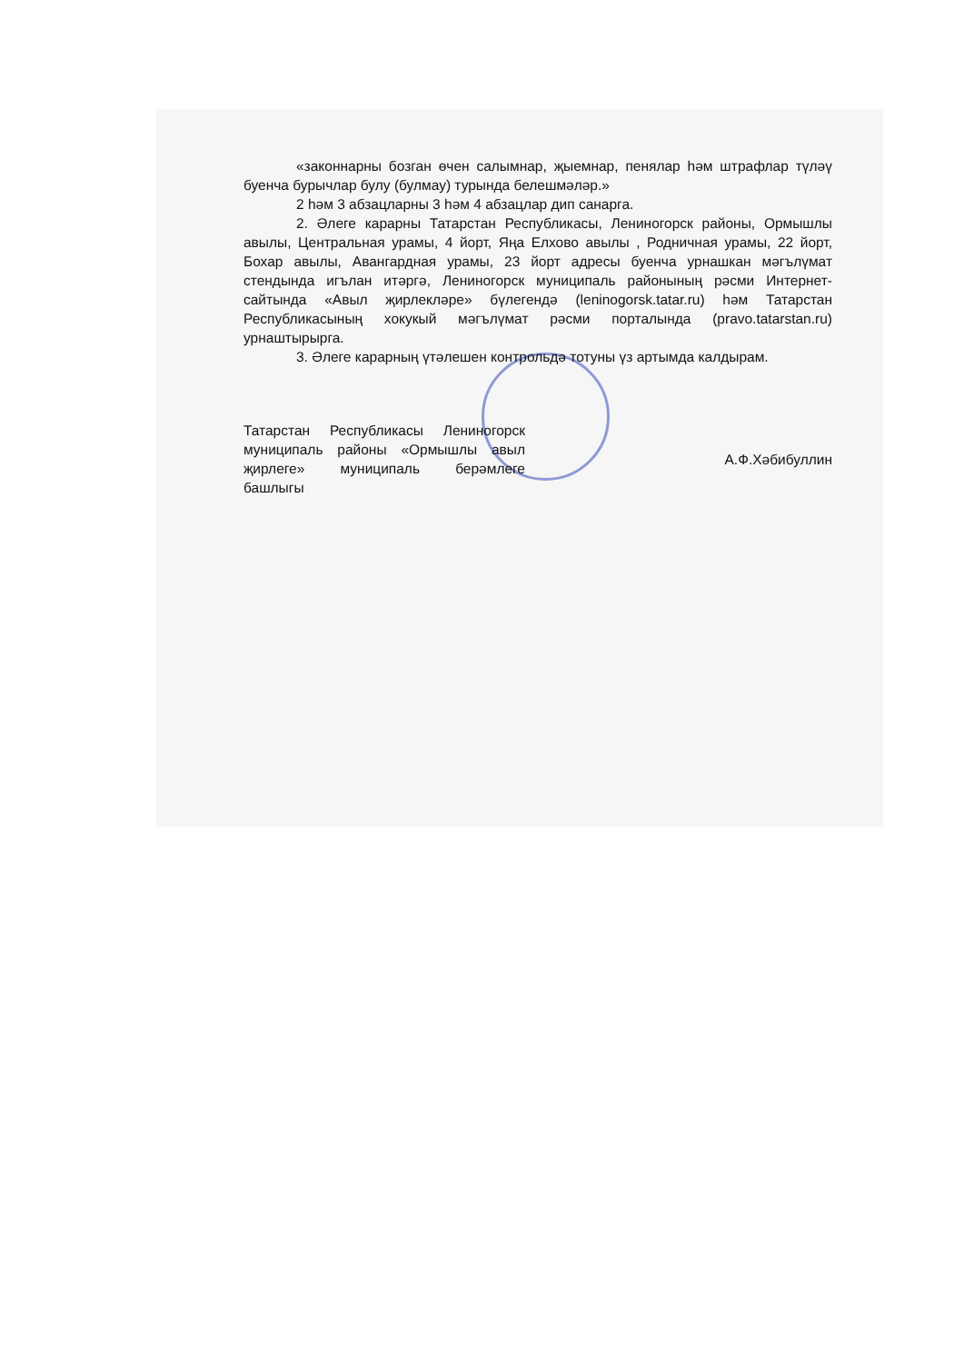«законнарны бозган өчен салымнар, җыемнар, пенялар һәм штрафлар түләү буенча бурычлар булу (булмау) турында белешмәләр.»
2 һәм 3 абзацларны 3 һәм 4 абзацлар дип санарга.
2. Әлеге карарны Татарстан Республикасы, Лениногорск районы, Ормышлы авылы, Центральная урамы, 4 йорт, Яңа Елхово авылы , Родничная урамы, 22 йорт, Бохар авылы, Авангардная урамы, 23 йорт адресы буенча урнашкан мәгълүмат стендында игълан итәргә, Лениногорск муниципаль районының рәсми Интернет-сайтында «Авыл җирлекләре» бүлегендә (leninogorsk.tatar.ru) һәм Татарстан Республикасының хокукый мәгълүмат рәсми порталында (pravo.tatarstan.ru) урнаштырырга.
3. Әлеге карарның үтәлешен контрольдә тотуны үз артымда калдырам.
Татарстан Республикасы Лениногорск муниципаль районы «Ормышлы авыл җирлеге» муниципаль берәмлеге башлыгы
А.Ф.Хәбибуллин